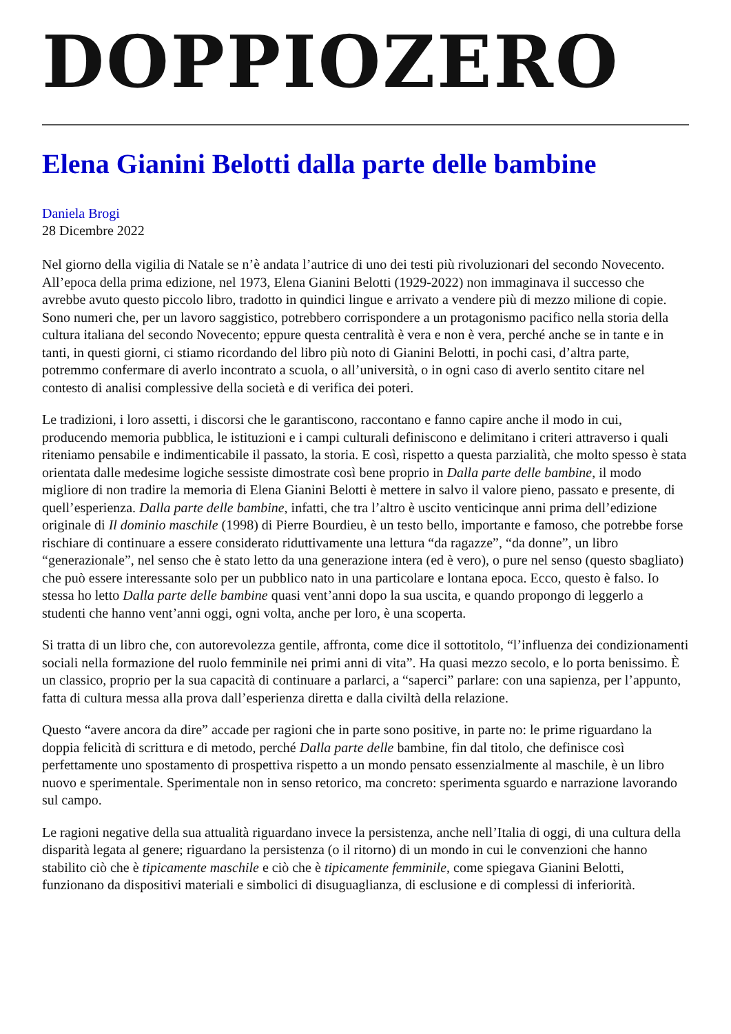DOPPIOZERO
Elena Gianini Belotti dalla parte delle bambine
Daniela Brogi
28 Dicembre 2022
Nel giorno della vigilia di Natale se n’è andata l’autrice di uno dei testi più rivoluzionari del secondo Novecento. All’epoca della prima edizione, nel 1973, Elena Gianini Belotti (1929-2022) non immaginava il successo che avrebbe avuto questo piccolo libro, tradotto in quindici lingue e arrivato a vendere più di mezzo milione di copie. Sono numeri che, per un lavoro saggistico, potrebbero corrispondere a un protagonismo pacifico nella storia della cultura italiana del secondo Novecento; eppure questa centralità è vera e non è vera, perché anche se in tante e in tanti, in questi giorni, ci stiamo ricordando del libro più noto di Gianini Belotti, in pochi casi, d’altra parte, potremmo confermare di averlo incontrato a scuola, o all’università, o in ogni caso di averlo sentito citare nel contesto di analisi complessive della società e di verifica dei poteri.
Le tradizioni, i loro assetti, i discorsi che le garantiscono, raccontano e fanno capire anche il modo in cui, producendo memoria pubblica, le istituzioni e i campi culturali definiscono e delimitano i criteri attraverso i quali riteniamo pensabile e indimenticabile il passato, la storia. E così, rispetto a questa parzialità, che molto spesso è stata orientata dalle medesime logiche sessiste dimostrate così bene proprio in Dalla parte delle bambine, il modo migliore di non tradire la memoria di Elena Gianini Belotti è mettere in salvo il valore pieno, passato e presente, di quell’esperienza. Dalla parte delle bambine, infatti, che tra l’altro è uscito venticinque anni prima dell’edizione originale di Il dominio maschile (1998) di Pierre Bourdieu, è un testo bello, importante e famoso, che potrebbe forse rischiare di continuare a essere considerato riduttivamente una lettura “da ragazze”, “da donne”, un libro “generazionale”, nel senso che è stato letto da una generazione intera (ed è vero), o pure nel senso (questo sbagliato) che può essere interessante solo per un pubblico nato in una particolare e lontana epoca. Ecco, questo è falso. Io stessa ho letto Dalla parte delle bambine quasi vent’anni dopo la sua uscita, e quando propongo di leggerlo a studenti che hanno vent’anni oggi, ogni volta, anche per loro, è una scoperta.
Si tratta di un libro che, con autorevolezza gentile, affronta, come dice il sottotitolo, “l’influenza dei condizionamenti sociali nella formazione del ruolo femminile nei primi anni di vita”. Ha quasi mezzo secolo, e lo porta benissimo. È un classico, proprio per la sua capacità di continuare a parlarci, a “saperci” parlare: con una sapienza, per l’appunto, fatta di cultura messa alla prova dall’esperienza diretta e dalla civiltà della relazione.
Questo “avere ancora da dire” accade per ragioni che in parte sono positive, in parte no: le prime riguardano la doppia felicità di scrittura e di metodo, perché Dalla parte delle bambine, fin dal titolo, che definisce così perfettamente uno spostamento di prospettiva rispetto a un mondo pensato essenzialmente al maschile, è un libro nuovo e sperimentale. Sperimentale non in senso retorico, ma concreto: sperimenta sguardo e narrazione lavorando sul campo.
Le ragioni negative della sua attualità riguardano invece la persistenza, anche nell’Italia di oggi, di una cultura della disparità legata al genere; riguardano la persistenza (o il ritorno) di un mondo in cui le convenzioni che hanno stabilito ciò che è tipicamente maschile e ciò che è tipicamente femminile, come spiegava Gianini Belotti, funzionano da dispositivi materiali e simbolici di disuguaglianza, di esclusione e di complessi di inferiorità.